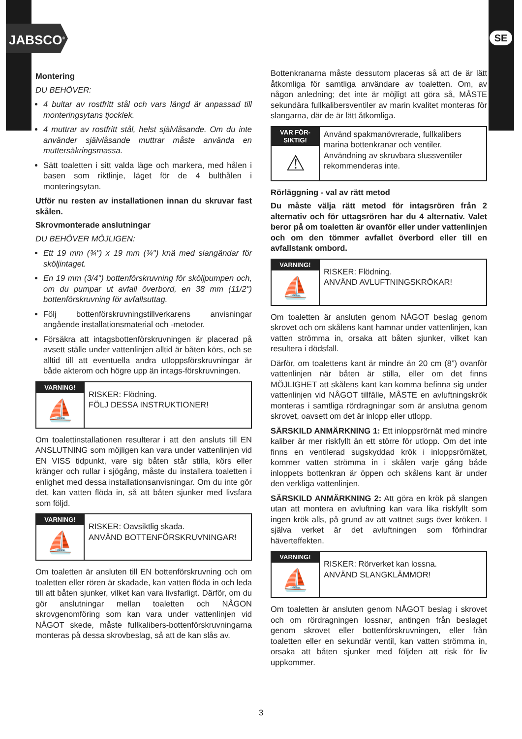JABSCO<sup>®</sup> SE
Montering
DU BEHÖVER:
4 bultar av rostfritt stål och vars längd är anpassad till monteringsytans tjocklek.
4 muttrar av rostfritt stål, helst självlåsande. Om du inte använder självlåsande muttrar måste använda en muttersäkringsmassa.
Sätt toaletten i sitt valda läge och markera, med hålen i basen som riktlinje, läget för de 4 bulthålen i monteringsytan.
Utför nu resten av installationen innan du skruvar fast skålen.
Skrovmonterade anslutningar
DU BEHÖVER MÖJLIGEN:
Ett 19 mm (¾") x 19 mm (¾") knä med slangändar för sköljintaget.
En 19 mm (3/4") bottenförskruvning för sköljpumpen och, om du pumpar ut avfall överbord, en 38 mm (11/2") bottenförskruvning för avfallsuttag.
Följ bottenförskruvningstillverkarens anvisningar angående installationsmaterial och -metoder.
Försäkra att intagsbottenförskruvningen är placerad på avsett ställe under vattenlinjen alltid är båten körs, och se alltid till att eventuella andra utloppsförskruvningar är både akterom och högre upp än intags-förskruvningen.
VARNING!
⛵
RISKER: Flödning.
FÖLJ DESSA INSTRUKTIONER!
Om toalettinstallationen resulterar i att den ansluts till EN ANSLUTNING som möjligen kan vara under vattenlinjen vid EN VISS tidpunkt, vare sig båten står stilla, körs eller kränger och rullar i sjögång, måste du installera toaletten i enlighet med dessa installationsanvisningar. Om du inte gör det, kan vatten flöda in, så att båten sjunker med livsfara som följd.
VARNING!
⛵
RISKER: Oavsiktlig skada.
ANVÄND BOTTENFÖRSKRUVNINGAR!
Om toaletten är ansluten till EN bottenförskruvning och om toaletten eller rören är skadade, kan vatten flöda in och leda till att båten sjunker, vilket kan vara livsfarligt. Därför, om du gör anslutningar mellan toaletten och NÅGON skrovgenomföring som kan vara under vattenlinjen vid NÅGOT skede, måste fullkalibers-bottenförskruvningarna monteras på dessa skrovbeslag, så att de kan slås av.
Bottenkranarna måste dessutom placeras så att de är lätt åtkomliga för samtliga användare av toaletten. Om, av någon anledning; det inte är möjligt att göra så, MÅSTE sekundära fullkalibersventiler av marin kvalitet monteras för slangarna, där de är lätt åtkomliga.
VAR FÖR-
SIKTIG!
⚠
Använd spakmanövrerade, fullkalibers marina bottenkranar och ventiler. Användning av skruvbara slussventiler rekommenderas inte.
Rörläggning - val av rätt metod
Du måste välja rätt metod för intagsrören från 2 alternativ och för uttagsrören har du 4 alternativ. Valet beror på om toaletten är ovanför eller under vattenlinjen och om den tömmer avfallet överbord eller till en avfallstank ombord.
VARNING!
⛵
RISKER: Flödning.
ANVÄND AVLUFTNINGSKRÖKAR!
Om toaletten är ansluten genom NÅGOT beslag genom skrovet och om skålens kant hamnar under vattenlinjen, kan vatten strömma in, orsaka att båten sjunker, vilket kan resultera i dödsfall.
Därför, om toalettens kant är mindre än 20 cm (8”) ovanför vattenlinjen när båten är stilla, eller om det finns MÖJLIGHET att skålens kant kan komma befinna sig under vattenlinjen vid NÅGOT tillfälle, MÅSTE en avluftningskrök monteras i samtliga rördragningar som är anslutna genom skrovet, oavsett om det är inlopp eller utlopp.
SÄRSKILD ANMÄRKNING 1: Ett inloppsrörnät med mindre kaliber är mer riskfyllt än ett större för utlopp. Om det inte finns en ventilerad sugskyddad krök i inloppsrörnätet, kommer vatten strömma in i skålen varje gång både inloppets bottenkran är öppen och skålens kant är under den verkliga vattenlinjen.
SÄRSKILD ANMÄRKNING 2: Att göra en krök på slangen utan att montera en avluftning kan vara lika riskfyllt som ingen krök alls, på grund av att vattnet sugs över kröken. I själva verket är det avluftningen som förhindrar häverteffekten.
VARNING!
⛵
RISKER: Rörverket kan lossna.
ANVÄND SLANGKLÄMMOR!
Om toaletten är ansluten genom NÅGOT beslag i skrovet och om rördragningen lossnar, antingen från beslaget genom skrovet eller bottenförskruvningen, eller från toaletten eller en sekundär ventil, kan vatten strömma in, orsaka att båten sjunker med följden att risk för liv uppkommer.
3